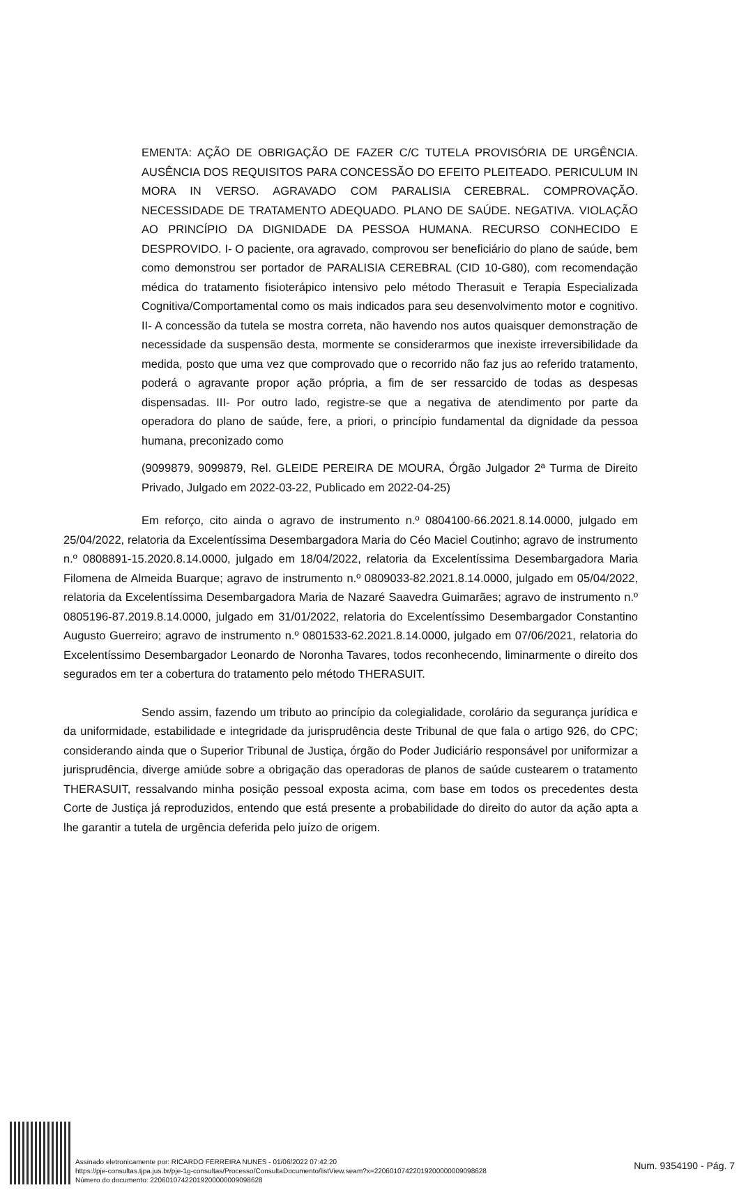EMENTA: AÇÃO DE OBRIGAÇÃO DE FAZER C/C TUTELA PROVISÓRIA DE URGÊNCIA. AUSÊNCIA DOS REQUISITOS PARA CONCESSÃO DO EFEITO PLEITEADO. PERICULUM IN MORA IN VERSO. AGRAVADO COM PARALISIA CEREBRAL. COMPROVAÇÃO. NECESSIDADE DE TRATAMENTO ADEQUADO. PLANO DE SAÚDE. NEGATIVA. VIOLAÇÃO AO PRINCÍPIO DA DIGNIDADE DA PESSOA HUMANA. RECURSO CONHECIDO E DESPROVIDO. I- O paciente, ora agravado, comprovou ser beneficiário do plano de saúde, bem como demonstrou ser portador de PARALISIA CEREBRAL (CID 10-G80), com recomendação médica do tratamento fisioterápico intensivo pelo método Therasuit e Terapia Especializada Cognitiva/Comportamental como os mais indicados para seu desenvolvimento motor e cognitivo. II- A concessão da tutela se mostra correta, não havendo nos autos quaisquer demonstração de necessidade da suspensão desta, mormente se considerarmos que inexiste irreversibilidade da medida, posto que uma vez que comprovado que o recorrido não faz jus ao referido tratamento, poderá o agravante propor ação própria, a fim de ser ressarcido de todas as despesas dispensadas. III- Por outro lado, registre-se que a negativa de atendimento por parte da operadora do plano de saúde, fere, a priori, o princípio fundamental da dignidade da pessoa humana, preconizado como
(9099879, 9099879, Rel. GLEIDE PEREIRA DE MOURA, Órgão Julgador 2ª Turma de Direito Privado, Julgado em 2022-03-22, Publicado em 2022-04-25)
Em reforço, cito ainda o agravo de instrumento n.º 0804100-66.2021.8.14.0000, julgado em 25/04/2022, relatoria da Excelentíssima Desembargadora Maria do Céo Maciel Coutinho; agravo de instrumento n.º 0808891-15.2020.8.14.0000, julgado em 18/04/2022, relatoria da Excelentíssima Desembargadora Maria Filomena de Almeida Buarque; agravo de instrumento n.º 0809033-82.2021.8.14.0000, julgado em 05/04/2022, relatoria da Excelentíssima Desembargadora Maria de Nazaré Saavedra Guimarães; agravo de instrumento n.º 0805196-87.2019.8.14.0000, julgado em 31/01/2022, relatoria do Excelentíssimo Desembargador Constantino Augusto Guerreiro; agravo de instrumento n.º 0801533-62.2021.8.14.0000, julgado em 07/06/2021, relatoria do Excelentíssimo Desembargador Leonardo de Noronha Tavares, todos reconhecendo, liminarmente o direito dos segurados em ter a cobertura do tratamento pelo método THERASUIT.
Sendo assim, fazendo um tributo ao princípio da colegialidade, corolário da segurança jurídica e da uniformidade, estabilidade e integridade da jurisprudência deste Tribunal de que fala o artigo 926, do CPC; considerando ainda que o Superior Tribunal de Justiça, órgão do Poder Judiciário responsável por uniformizar a jurisprudência, diverge amiúde sobre a obrigação das operadoras de planos de saúde custearem o tratamento THERASUIT, ressalvando minha posição pessoal exposta acima, com base em todos os precedentes desta Corte de Justiça já reproduzidos, entendo que está presente a probabilidade do direito do autor da ação apta a lhe garantir a tutela de urgência deferida pelo juízo de origem.
Assinado eletronicamente por: RICARDO FERREIRA NUNES - 01/06/2022 07:42:20
https://pje-consultas.tjpa.jus.br/pje-1g-consultas/Processo/ConsultaDocumento/listView.seam?x=22060107422019200000009098628
Número do documento: 22060107422019200000009098628
Num. 9354190 - Pág. 7